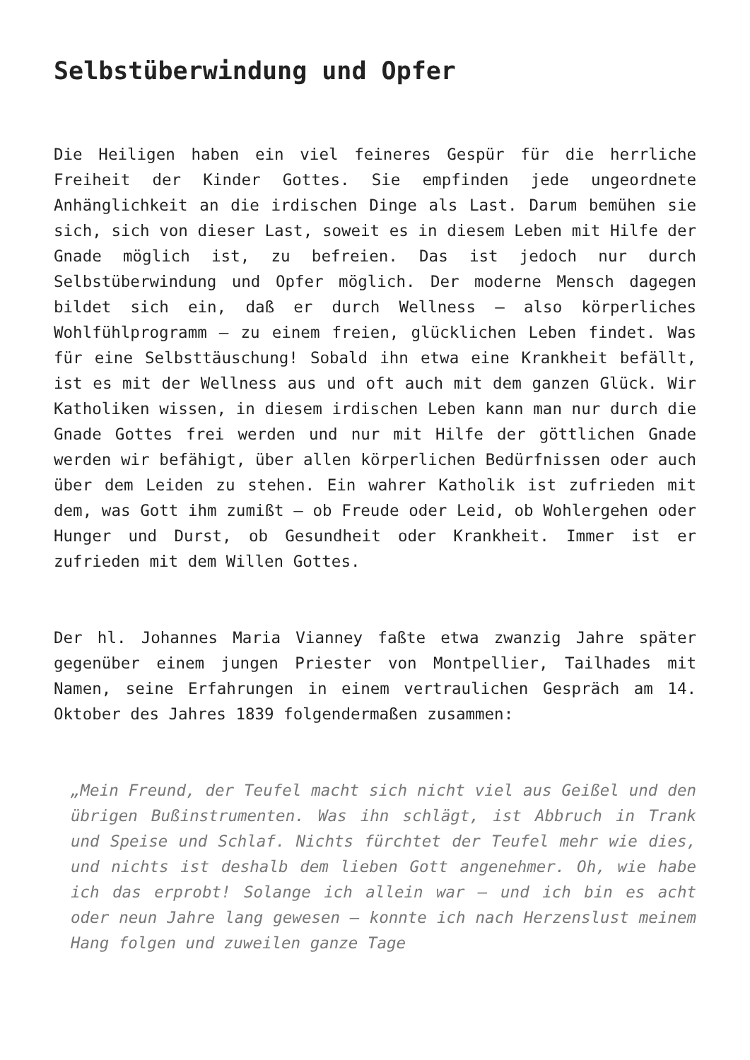Selbstüberwindung und Opfer
Die Heiligen haben ein viel feineres Gespür für die herrliche Freiheit der Kinder Gottes. Sie empfinden jede ungeordnete Anhänglichkeit an die irdischen Dinge als Last. Darum bemühen sie sich, sich von dieser Last, soweit es in diesem Leben mit Hilfe der Gnade möglich ist, zu befreien. Das ist jedoch nur durch Selbstüberwindung und Opfer möglich. Der moderne Mensch dagegen bildet sich ein, daß er durch Wellness – also körperliches Wohlfühlprogramm – zu einem freien, glücklichen Leben findet. Was für eine Selbsttäuschung! Sobald ihn etwa eine Krankheit befällt, ist es mit der Wellness aus und oft auch mit dem ganzen Glück. Wir Katholiken wissen, in diesem irdischen Leben kann man nur durch die Gnade Gottes frei werden und nur mit Hilfe der göttlichen Gnade werden wir befähigt, über allen körperlichen Bedürfnissen oder auch über dem Leiden zu stehen. Ein wahrer Katholik ist zufrieden mit dem, was Gott ihm zumißt – ob Freude oder Leid, ob Wohlergehen oder Hunger und Durst, ob Gesundheit oder Krankheit. Immer ist er zufrieden mit dem Willen Gottes.
Der hl. Johannes Maria Vianney faßte etwa zwanzig Jahre später gegenüber einem jungen Priester von Montpellier, Tailhades mit Namen, seine Erfahrungen in einem vertraulichen Gespräch am 14. Oktober des Jahres 1839 folgendermaßen zusammen:
„Mein Freund, der Teufel macht sich nicht viel aus Geißel und den übrigen Bußinstrumenten. Was ihn schlägt, ist Abbruch in Trank und Speise und Schlaf. Nichts fürchtet der Teufel mehr wie dies, und nichts ist deshalb dem lieben Gott angenehmer. Oh, wie habe ich das erprobt! Solange ich allein war – und ich bin es acht oder neun Jahre lang gewesen – konnte ich nach Herzenslust meinem Hang folgen und zuweilen ganze Tage